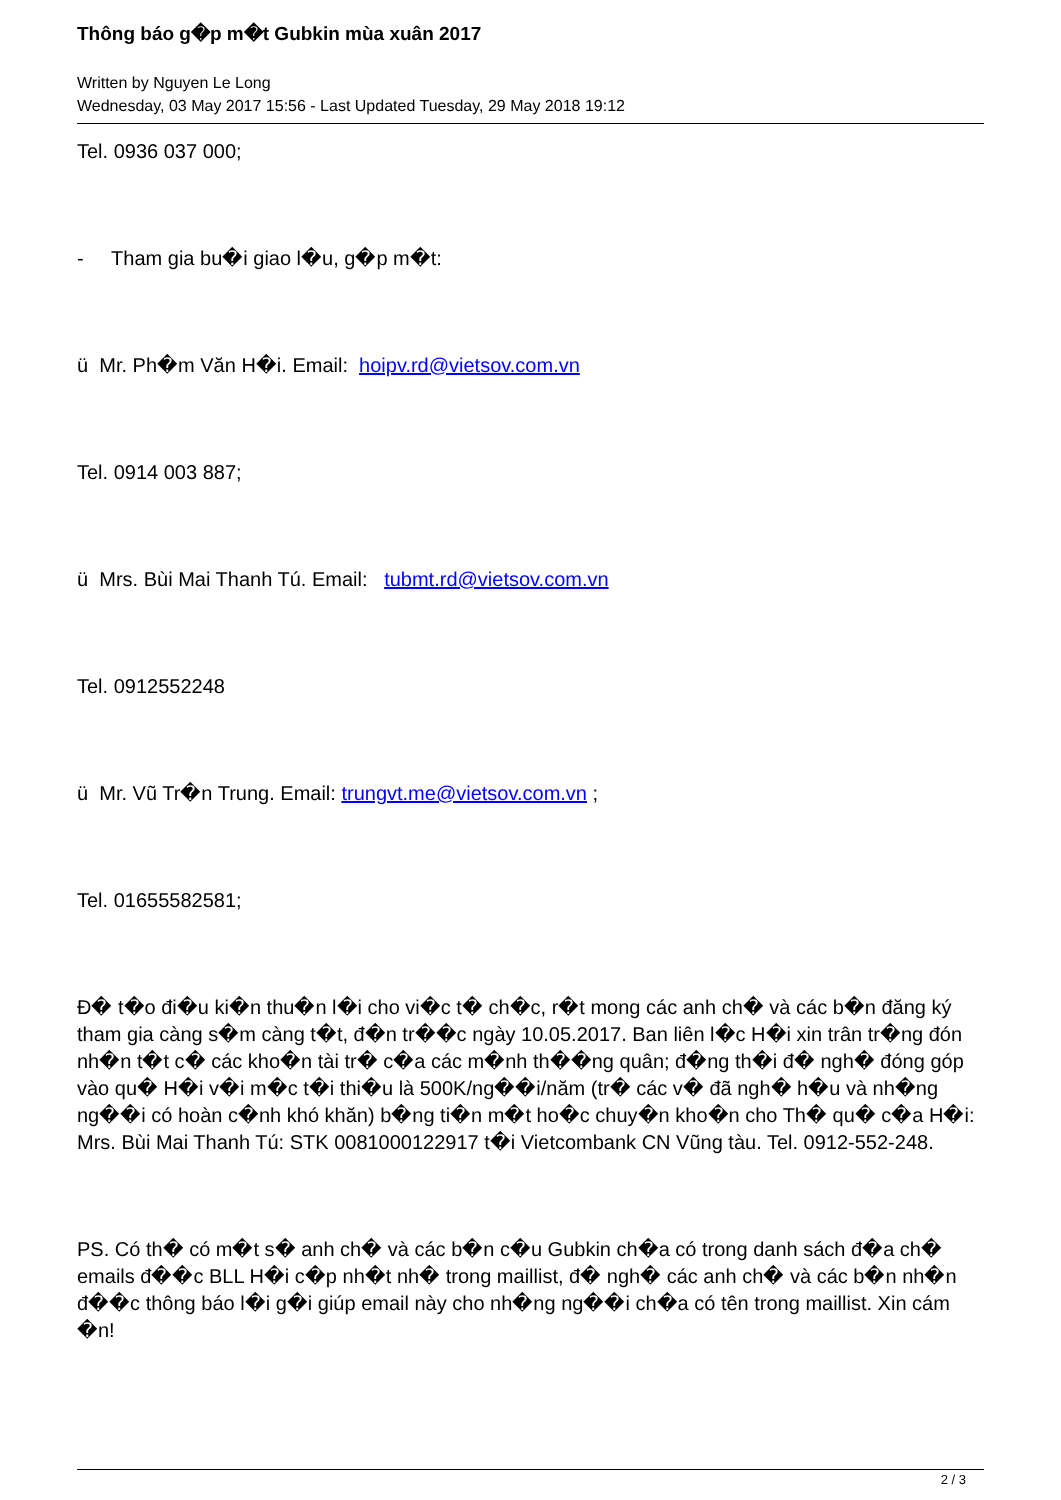Thông báo g�p m�t Gubkin mùa xuân 2017
Written by Nguyen Le Long
Wednesday, 03 May 2017 15:56 - Last Updated Tuesday, 29 May 2018 19:12
Tel. 0936 037 000;
- Tham gia bu�i giao l�u, g�p m�t:
ü Mr. Ph�m Văn H�i. Email: hoipv.rd@vietsov.com.vn
Tel. 0914 003 887;
ü Mrs. Bùi Mai Thanh Tú. Email: tubmt.rd@vietsov.com.vn
Tel. 0912552248
ü Mr. Vũ Tr�n Trung. Email: trungvt.me@vietsov.com.vn ;
Tel. 01655582581;
Đ� t�o đi�u ki�n thu�n l�i cho vi�c t� ch�c, r�t mong các anh ch� và các b�n đăng ký tham gia càng s�m càng t�t, đ�n tr��c ngày 10.05.2017. Ban liên l�c H�i xin trân tr�ng đón nh�n t�t c� các kho�n tài tr� c�a các m�nh th��ng quân; đ�ng th�i đ� ngh� đóng góp vào qu� H�i v�i m�c t�i thi�u là 500K/ng��i/năm (tr� các v� đã ngh� h�u và nh�ng ng��i có hoàn c�nh khó khăn) b�ng ti�n m�t ho�c chuy�n kho�n cho Th� qu� c�a H�i: Mrs. Bùi Mai Thanh Tú: STK 0081000122917 t�i Vietcombank CN Vũng tàu. Tel. 0912-552-248.
PS. Có th� có m�t s� anh ch� và các b�n c�u Gubkin ch�a có trong danh sách đ�a ch� emails đ��c BLL H�i c�p nh�t nh� trong maillist, đ� ngh� các anh ch� và các b�n nh�n đ��c thông báo l�i g�i giúp email này cho nh�ng ng��i ch�a có tên trong maillist. Xin cám �n!
2 / 3